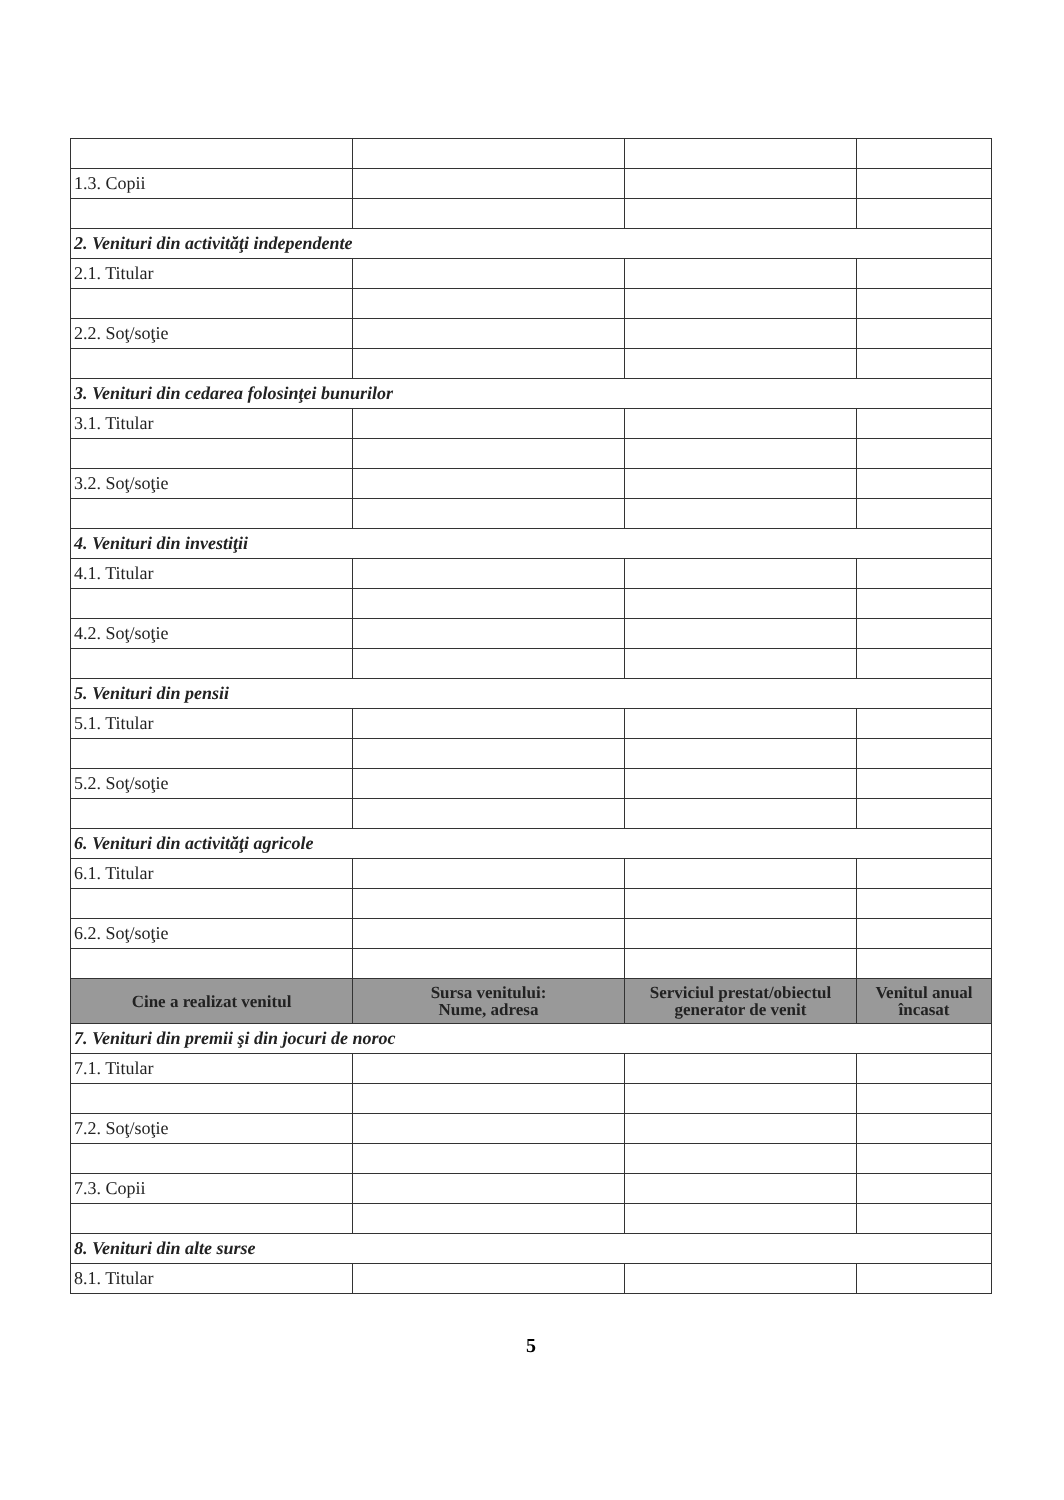| 1.3. Copii | | | |
| 2. Venituri din activităţi independente | | | |
| 2.1. Titular | | | |
| 2.2. Soţ/soţie | | | |
| 3. Venituri din cedarea folosinţei bunurilor | | | |
| 3.1. Titular | | | |
| 3.2. Soţ/soţie | | | |
| 4. Venituri din investiţii | | | |
| 4.1. Titular | | | |
| 4.2. Soţ/soţie | | | |
| 5. Venituri din pensii | | | |
| 5.1. Titular | | | |
| 5.2. Soţ/soţie | | | |
| 6. Venituri din activităţi agricole | | | |
| 6.1. Titular | | | |
| 6.2. Soţ/soţie | | | |
| Cine a realizat venitul | Sursa venitului: Nume, adresa | Serviciul prestat/obiectul generator de venit | Venitul anual încasat |
| 7. Venituri din premii şi din jocuri de noroc | | | |
| 7.1. Titular | | | |
| 7.2. Soţ/soţie | | | |
| 7.3. Copii | | | |
| 8. Venituri din alte surse | | | |
| 8.1. Titular | | | |
5